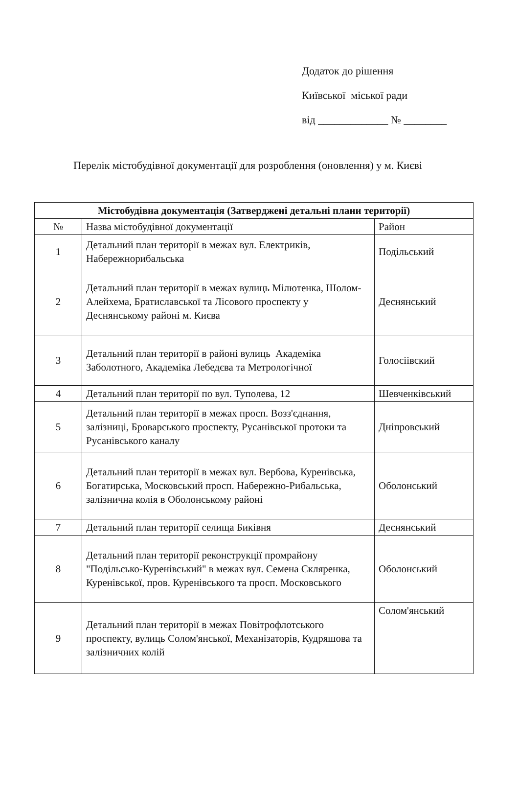Додаток до рішення
Київської міської ради
від _____________ № ________
Перелік містобудівної документації для розроблення (оновлення) у м. Києві
| Містобудівна документація (Затверджені детальні плани території) | | |
| --- | --- | --- |
| № | Назва містобудівної документації | Район |
| 1 | Детальний план території в межах вул. Електриків, Набережнорибальська | Подільський |
| 2 | Детальний план території в межах вулиць Мілютенка, Шолом-Алейхема, Братиславської та Лісового проспекту у Деснянському районі м. Києва | Деснянський |
| 3 | Детальний план території в районі вулиць Академіка Заболотного, Академіка Лебедєва та Метрологічної | Голосіівский |
| 4 | Детальний план території по вул. Туполева, 12 | Шевченківський |
| 5 | Детальний план території в межах просп. Возз'єднання, залізниці, Броварського проспекту, Русанівської протоки та Русанівського каналу | Дніпровський |
| 6 | Детальний план території в межах вул. Вербова, Куренівська, Богатирська, Московський просп. Набережно-Рибальська, залізнична колія в Оболонському районі | Оболонський |
| 7 | Детальний план території селища Биківня | Деснянський |
| 8 | Детальний план території реконструкції промрайону "Подільсько-Куренівський" в межах вул. Семена Скляренка, Куренівської, пров. Куренівського та просп. Московського | Оболонський |
| 9 | Детальний план території в межах Повітрофлотського проспекту, вулиць Солом'янської, Механізаторів, Кудряшова та залізничних колій | Солом'янський |